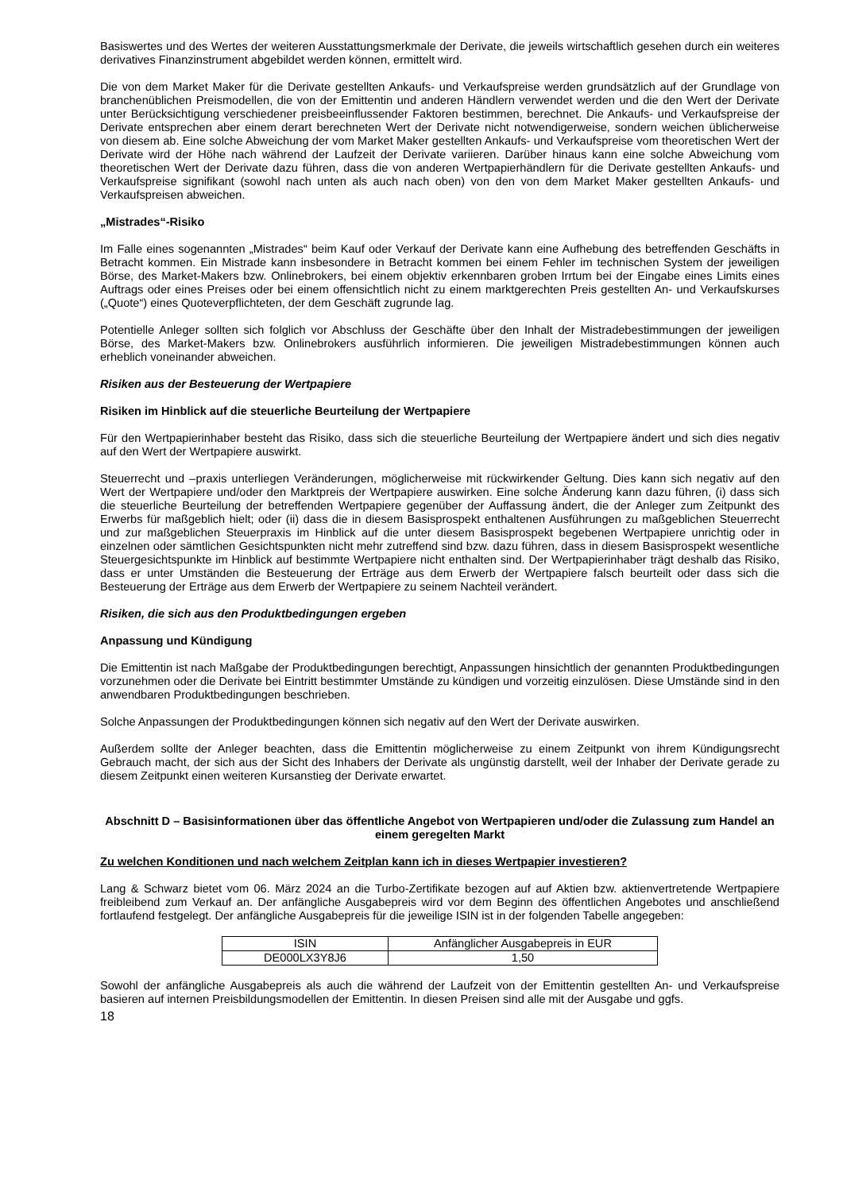Basiswertes und des Wertes der weiteren Ausstattungsmerkmale der Derivate, die jeweils wirtschaftlich gesehen durch ein weiteres derivatives Finanzinstrument abgebildet werden können, ermittelt wird.
Die von dem Market Maker für die Derivate gestellten Ankaufs- und Verkaufspreise werden grundsätzlich auf der Grundlage von branchenüblichen Preismodellen, die von der Emittentin und anderen Händlern verwendet werden und die den Wert der Derivate unter Berücksichtigung verschiedener preisbeeinflussender Faktoren bestimmen, berechnet. Die Ankaufs- und Verkaufspreise der Derivate entsprechen aber einem derart berechneten Wert der Derivate nicht notwendigerweise, sondern weichen üblicherweise von diesem ab. Eine solche Abweichung der vom Market Maker gestellten Ankaufs- und Verkaufspreise vom theoretischen Wert der Derivate wird der Höhe nach während der Laufzeit der Derivate variieren. Darüber hinaus kann eine solche Abweichung vom theoretischen Wert der Derivate dazu führen, dass die von anderen Wertpapierhändlern für die Derivate gestellten Ankaufs- und Verkaufspreise signifikant (sowohl nach unten als auch nach oben) von den von dem Market Maker gestellten Ankaufs- und Verkaufspreisen abweichen.
„Mistrades“-Risiko
Im Falle eines sogenannten „Mistrades“ beim Kauf oder Verkauf der Derivate kann eine Aufhebung des betreffenden Geschäfts in Betracht kommen. Ein Mistrade kann insbesondere in Betracht kommen bei einem Fehler im technischen System der jeweiligen Börse, des Market-Makers bzw. Onlinebrokers, bei einem objektiv erkennbaren groben Irrtum bei der Eingabe eines Limits eines Auftrags oder eines Preises oder bei einem offensichtlich nicht zu einem marktgerechten Preis gestellten An- und Verkaufskurses („Quote“) eines Quoteverpflichteten, der dem Geschäft zugrunde lag.
Potentielle Anleger sollten sich folglich vor Abschluss der Geschäfte über den Inhalt der Mistradebestimmungen der jeweiligen Börse, des Market-Makers bzw. Onlinebrokers ausführlich informieren. Die jeweiligen Mistradebestimmungen können auch erheblich voneinander abweichen.
Risiken aus der Besteuerung der Wertpapiere
Risiken im Hinblick auf die steuerliche Beurteilung der Wertpapiere
Für den Wertpapierinhaber besteht das Risiko, dass sich die steuerliche Beurteilung der Wertpapiere ändert und sich dies negativ auf den Wert der Wertpapiere auswirkt.
Steuerrecht und –praxis unterliegen Veränderungen, möglicherweise mit rückwirkender Geltung. Dies kann sich negativ auf den Wert der Wertpapiere und/oder den Marktpreis der Wertpapiere auswirken. Eine solche Änderung kann dazu führen, (i) dass sich die steuerliche Beurteilung der betreffenden Wertpapiere gegenüber der Auffassung ändert, die der Anleger zum Zeitpunkt des Erwerbs für maßgeblich hielt; oder (ii) dass die in diesem Basisprospekt enthaltenen Ausführungen zu maßgeblichen Steuerrecht und zur maßgeblichen Steuerpraxis im Hinblick auf die unter diesem Basisprospekt begebenen Wertpapiere unrichtig oder in einzelnen oder sämtlichen Gesichtspunkten nicht mehr zutreffend sind bzw. dazu führen, dass in diesem Basisprospekt wesentliche Steuergesichtspunkte im Hinblick auf bestimmte Wertpapiere nicht enthalten sind. Der Wertpapierinhaber trägt deshalb das Risiko, dass er unter Umständen die Besteuerung der Erträge aus dem Erwerb der Wertpapiere falsch beurteilt oder dass sich die Besteuerung der Erträge aus dem Erwerb der Wertpapiere zu seinem Nachteil verändert.
Risiken, die sich aus den Produktbedingungen ergeben
Anpassung und Kündigung
Die Emittentin ist nach Maßgabe der Produktbedingungen berechtigt, Anpassungen hinsichtlich der genannten Produktbedingungen vorzunehmen oder die Derivate bei Eintritt bestimmter Umstände zu kündigen und vorzeitig einzulösen. Diese Umstände sind in den anwendbaren Produktbedingungen beschrieben.
Solche Anpassungen der Produktbedingungen können sich negativ auf den Wert der Derivate auswirken.
Außerdem sollte der Anleger beachten, dass die Emittentin möglicherweise zu einem Zeitpunkt von ihrem Kündigungsrecht Gebrauch macht, der sich aus der Sicht des Inhabers der Derivate als ungünstig darstellt, weil der Inhaber der Derivate gerade zu diesem Zeitpunkt einen weiteren Kursanstieg der Derivate erwartet.
Abschnitt D – Basisinformationen über das öffentliche Angebot von Wertpapieren und/oder die Zulassung zum Handel an einem geregelten Markt
Zu welchen Konditionen und nach welchem Zeitplan kann ich in dieses Wertpapier investieren?
Lang & Schwarz bietet vom 06. März 2024 an die Turbo-Zertifikate bezogen auf auf Aktien bzw. aktienvertretende Wertpapiere freibleibend zum Verkauf an. Der anfängliche Ausgabepreis wird vor dem Beginn des öffentlichen Angebotes und anschließend fortlaufend festgelegt. Der anfängliche Ausgabepreis für die jeweilige ISIN ist in der folgenden Tabelle angegeben:
| ISIN | Anfänglicher Ausgabepreis in EUR |
| DE000LX3Y8J6 | 1,50 |
Sowohl der anfängliche Ausgabepreis als auch die während der Laufzeit von der Emittentin gestellten An- und Verkaufspreise basieren auf internen Preisbildungsmodellen der Emittentin. In diesen Preisen sind alle mit der Ausgabe und ggfs.
18